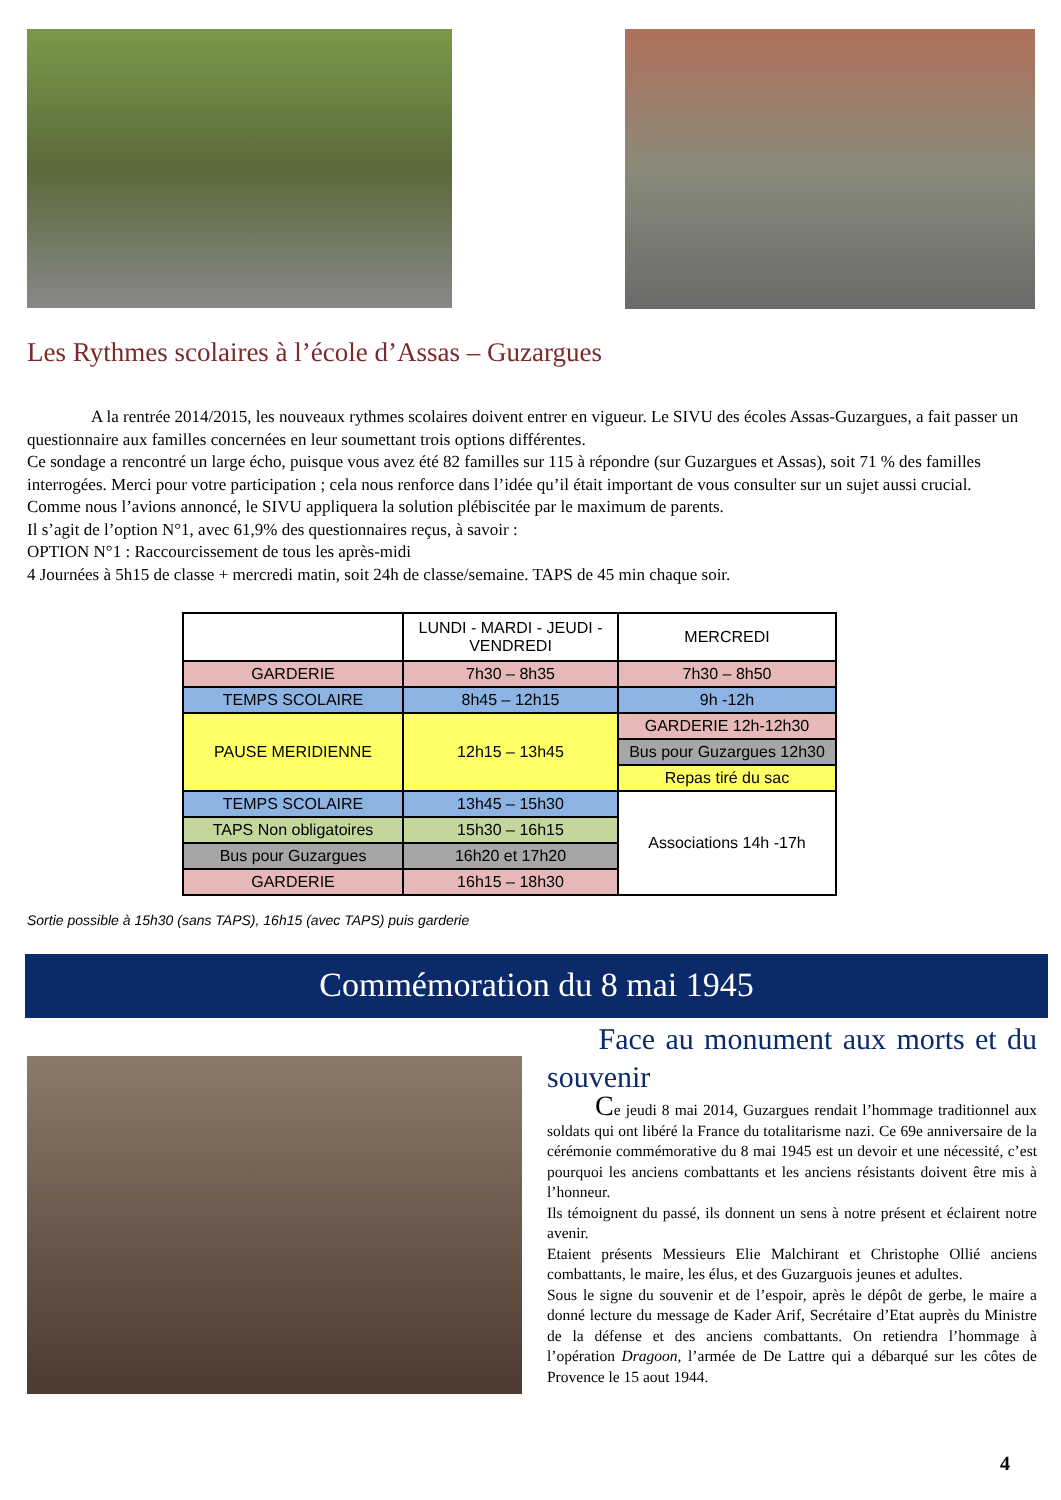Les Rythmes scolaires à l’école d’Assas – Guzargues
A la rentrée 2014/2015, les nouveaux rythmes scolaires doivent entrer en vigueur. Le SIVU des écoles Assas-Guzargues, a fait passer un questionnaire aux familles concernées en leur soumettant trois options différentes.
Ce sondage a rencontré un large écho, puisque vous avez été 82 familles sur 115 à répondre (sur Guzargues et Assas), soit 71 % des familles interrogées. Merci pour votre participation ; cela nous renforce dans l’idée qu’il était important de vous consulter sur un sujet aussi crucial.
Comme nous l’avions annoncé, le SIVU appliquera la solution plébiscitée par le maximum de parents.
Il s’agit de l’option N°1, avec 61,9% des questionnaires reçus, à savoir :
OPTION N°1 : Raccourcissement de tous les après-midi
4 Journées à 5h15 de classe + mercredi matin, soit 24h de classe/semaine. TAPS de 45 min chaque soir.
| | LUNDI - MARDI - JEUDI - VENDREDI | MERCREDI |
| GARDERIE | 7h30 – 8h35 | 7h30 – 8h50 |
| TEMPS SCOLAIRE | 8h45 – 12h15 | 9h -12h |
| PAUSE MERIDIENNE | 12h15 – 13h45 | GARDERIE 12h-12h30 |
| | | Bus pour Guzargues 12h30 |
| | | Repas tiré du sac |
| TEMPS SCOLAIRE | 13h45 – 15h30 | Associations 14h -17h |
| TAPS Non obligatoires | 15h30 – 16h15 | |
| Bus pour Guzargues | 16h20 et 17h20 | |
| GARDERIE | 16h15 – 18h30 | |
Sortie possible à 15h30 (sans TAPS), 16h15 (avec TAPS) puis garderie
Commémoration du 8 mai 1945
Face au monument aux morts et du souvenir
Ce jeudi 8 mai 2014, Guzargues rendait l’hommage traditionnel aux soldats qui ont libéré la France du totalitarisme nazi. Ce 69e anniversaire de la cérémonie commémorative du 8 mai 1945 est un devoir et une nécessité, c’est pourquoi les anciens combattants et les anciens résistants doivent être mis à l’honneur.
Ils témoignent du passé, ils donnent un sens à notre présent et éclairent notre avenir.
Etaient présents Messieurs Elie Malchirant et Christophe Ollié anciens combattants, le maire, les élus, et des Guzarguois jeunes et adultes.
Sous le signe du souvenir et de l’espoir, après le dépôt de gerbe, le maire a donné lecture du message de Kader Arif, Secrétaire d’Etat auprès du Ministre de la défense et des anciens combattants. On retiendra l’hommage à l’opération Dragoon, l’armée de De Lattre qui a débarqué sur les côtes de Provence le 15 aout 1944.
4